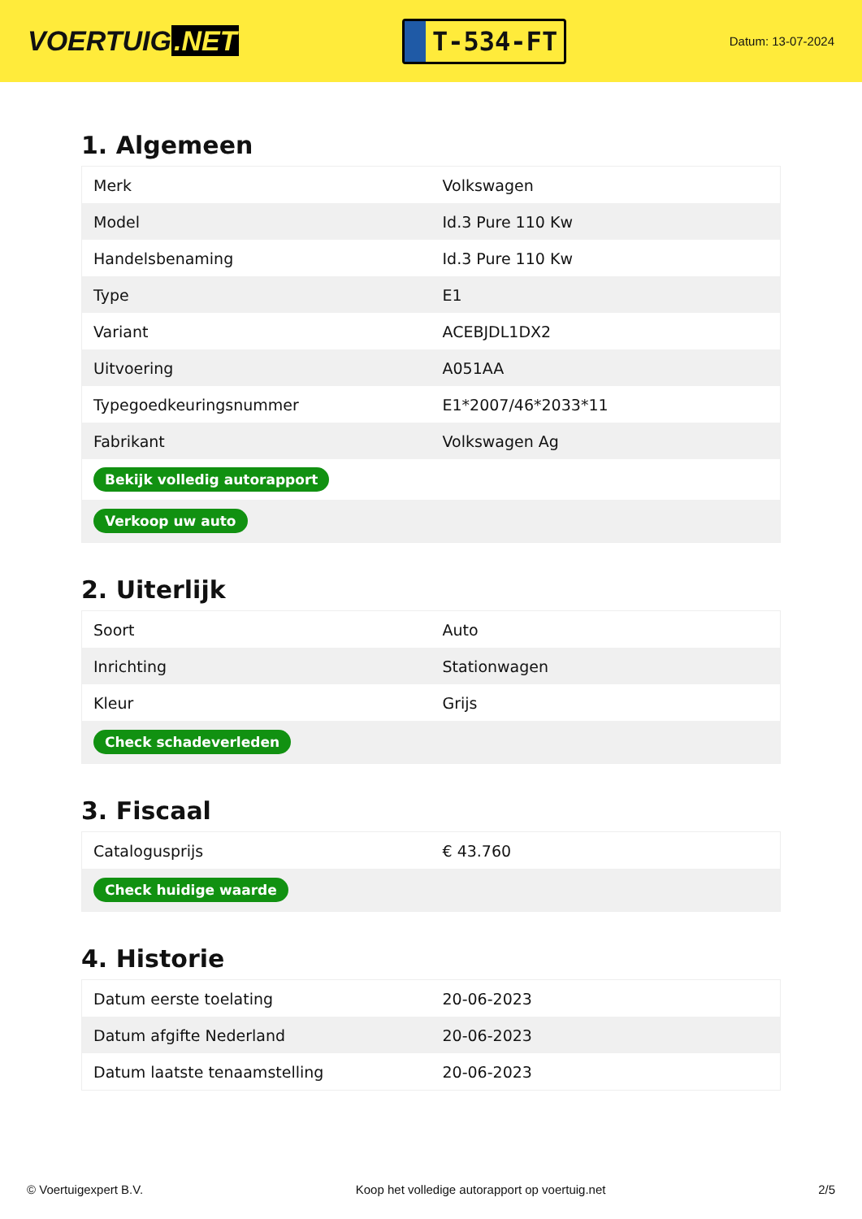VOERTUIG.NET
T-534-FT
Datum: 13-07-2024
1. Algemeen
| Merk | Volkswagen |
| Model | Id.3 Pure 110 Kw |
| Handelsbenaming | Id.3 Pure 110 Kw |
| Type | E1 |
| Variant | ACEBJDL1DX2 |
| Uitvoering | A051AA |
| Typegoedkeuringsnummer | E1*2007/46*2033*11 |
| Fabrikant | Volkswagen Ag |
| Bekijk volledig autorapport | |
| Verkoop uw auto | |
2. Uiterlijk
| Soort | Auto |
| Inrichting | Stationwagen |
| Kleur | Grijs |
| Check schadeverleden | |
3. Fiscaal
| Catalogusprijs | € 43.760 |
| Check huidige waarde | |
4. Historie
| Datum eerste toelating | 20-06-2023 |
| Datum afgifte Nederland | 20-06-2023 |
| Datum laatste tenaamstelling | 20-06-2023 |
© Voertuigexpert B.V. Koop het volledige autorapport op voertuig.net 2/5